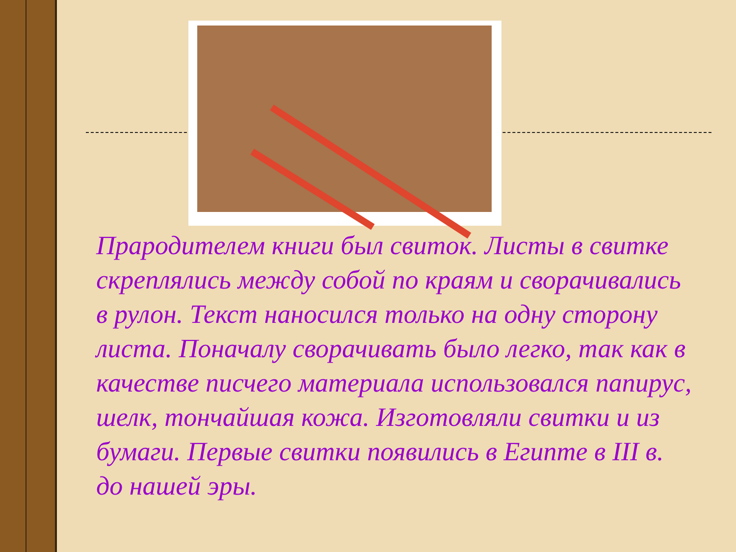Прародителем книги был свиток. Листы в свитке скреплялись между собой по краям и сворачивались в рулон. Текст наносился только на одну сторону листа. Поначалу сворачивать было легко, так как в качестве писчего материала использовался папирус, шелк, тончайшая кожа. Изготовляли свитки и из бумаги. Первые свитки появились в Египте в III в. до нашей эры.